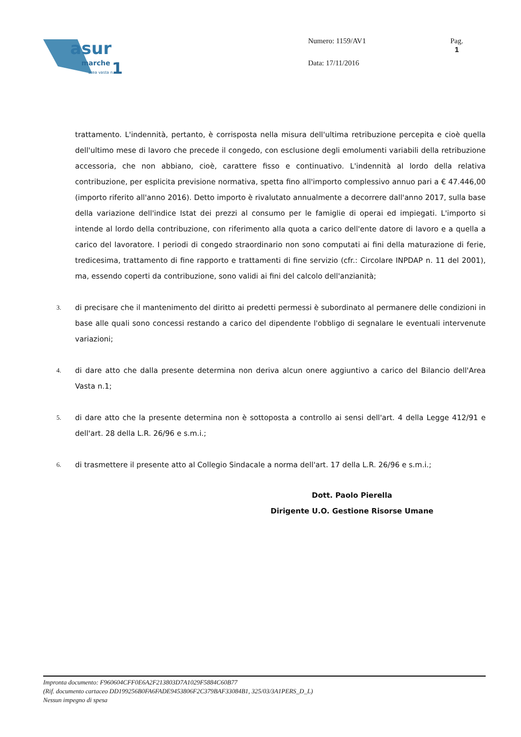asur
marche
area vasta n.
1
Numero: 1159/AV1
Data: 17/11/2016
Pag.
1
trattamento. L'indennità, pertanto, è corrisposta nella misura dell'ultima retribuzione percepita e cioè quella dell'ultimo mese di lavoro che precede il congedo, con esclusione degli emolumenti variabili della retribuzione accessoria, che non abbiano, cioè, carattere fisso e continuativo. L'indennità al lordo della relativa contribuzione, per esplicita previsione normativa, spetta fino all'importo complessivo annuo pari a € 47.446,00 (importo riferito all'anno 2016). Detto importo è rivalutato annualmente a decorrere dall'anno 2017, sulla base della variazione dell'indice Istat dei prezzi al consumo per le famiglie di operai ed impiegati. L'importo si intende al lordo della contribuzione, con riferimento alla quota a carico dell'ente datore di lavoro e a quella a carico del lavoratore. I periodi di congedo straordinario non sono computati ai fini della maturazione di ferie, tredicesima, trattamento di fine rapporto e trattamenti di fine servizio (cfr.: Circolare INPDAP n. 11 del 2001), ma, essendo coperti da contribuzione, sono validi ai fini del calcolo dell'anzianità;
3.
di precisare che il mantenimento del diritto ai predetti permessi è subordinato al permanere delle condizioni in base alle quali sono concessi restando a carico del dipendente l'obbligo di segnalare le eventuali intervenute variazioni;
4.
di dare atto che dalla presente determina non deriva alcun onere aggiuntivo a carico del Bilancio dell'Area Vasta n.1;
5.
di dare atto che la presente determina non è sottoposta a controllo ai sensi dell'art. 4 della Legge 412/91 e dell'art. 28 della L.R. 26/96 e s.m.i.;
6.
di trasmettere il presente atto al Collegio Sindacale a norma dell'art. 17 della L.R. 26/96 e s.m.i.;
Dott. Paolo Pierella
Dirigente U.O. Gestione Risorse Umane
Impronta documento: F960604CFF0E6A2F213803D7A1029F5884C60B77
(Rif. documento cartaceo DD199256B0FA6FADE9453806F2C379BAF33084B1, 325/03/3A1PERS_D_L)
Nessun impegno di spesa